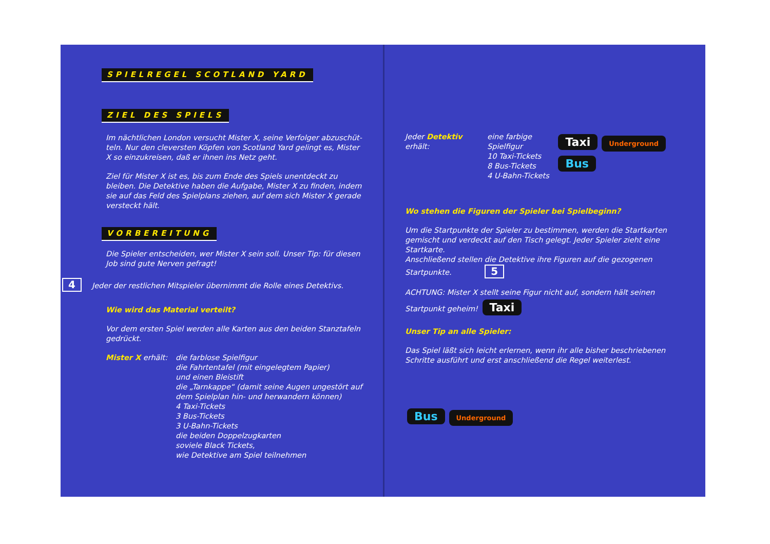SPIELREGEL SCOTLAND YARD ZIEL DES SPIELS
Im nächtlichen London versucht Mister X, seine Verfolger abzuschüt-teln. Nur den cleversten Köpfen von Scotland Yard gelingt es, Mister X so einzukreisen, daß er ihnen ins Netz geht.
Ziel für Mister X ist es, bis zum Ende des Spiels unentdeckt zu bleiben. Die Detektive haben die Aufgabe, Mister X zu finden, indem sie auf das Feld des Spielplans ziehen, auf dem sich Mister X gerade versteckt hält.
VORBEREITUNG
Die Spieler entscheiden, wer Mister X sein soll. Unser Tip: für diesen Job sind gute Nerven gefragt!
4 Jeder der restlichen Mitspieler übernimmt die Rolle eines Detektivs.
Wie wird das Material verteilt?
Vor dem ersten Spiel werden alle Karten aus den beiden Stanztafeln gedrückt.
Mister X erhält:
die farblose Spielfigur
die Fahrtentafel (mit eingelegtem Papier)
und einen Bleistift
die „Tarnkappe“ (damit seine Augen ungestört auf dem Spielplan hin- und herwandern können)
4 Taxi-Tickets
3 Bus-Tickets
3 U-Bahn-Tickets
die beiden Doppelzugkarten
soviele Black Tickets,
wie Detektive am Spiel teilnehmen
Jeder Detektiv erhält:
eine farbige Spielfigur
10 Taxi-Tickets
8 Bus-Tickets
4 U-Bahn-Tickets
Taxi Underground Bus
Wo stehen die Figuren der Spieler bei Spielbeginn?
Um die Startpunkte der Spieler zu bestimmen, werden die Startkarten gemischt und verdeckt auf den Tisch gelegt. Jeder Spieler zieht eine Startkarte.
Anschließend stellen die Detektive ihre Figuren auf die gezogenen Startpunkte. 5
ACHTUNG: Mister X stellt seine Figur nicht auf, sondern hält seinen Startpunkt geheim! Taxi
Unser Tip an alle Spieler:
Das Spiel läßt sich leicht erlernen, wenn ihr alle bisher beschriebenen Schritte ausführt und erst anschließend die Regel weiterlest.
Bus Underground